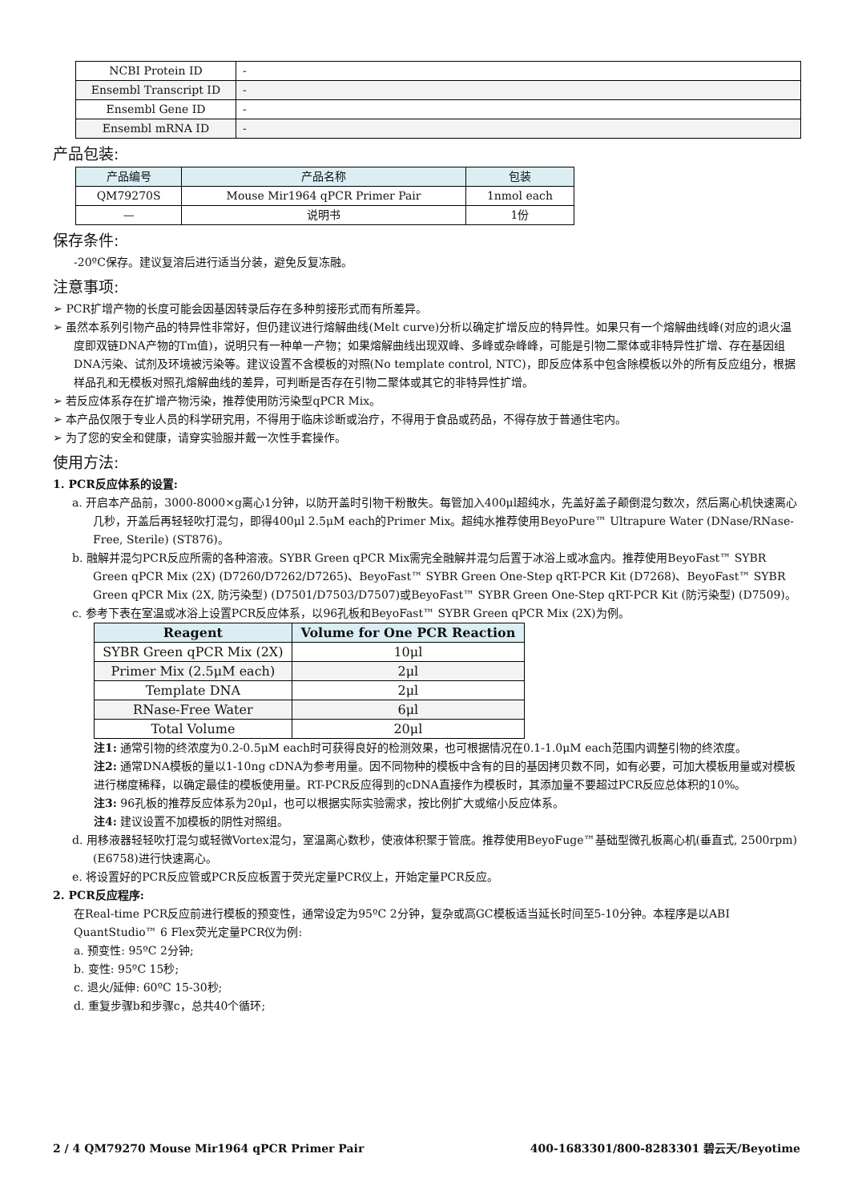| NCBI Protein ID | - |
| Ensembl Transcript ID | - |
| Ensembl Gene ID | - |
| Ensembl mRNA ID | - |
产品包装:
| 产品编号 | 产品名称 | 包装 |
| --- | --- | --- |
| QM79270S | Mouse Mir1964 qPCR Primer Pair | 1nmol each |
| — | 说明书 | 1份 |
保存条件:
-20ºC保存。建议复溶后进行适当分装，避免反复冻融。
注意事项:
➢ PCR扩增产物的长度可能会因基因转录后存在多种剪接形式而有所差异。
➢ 虽然本系列引物产品的特异性非常好，但仍建议进行熔解曲线(Melt curve)分析以确定扩增反应的特异性。如果只有一个熔解曲线峰(对应的退火温度即双链DNA产物的Tm值)，说明只有一种单一产物；如果熔解曲线出现双峰、多峰或杂峰峰，可能是引物二聚体或非特异性扩增、存在基因组DNA污染、试剂及环境被污染等。建议设置不含模板的对照(No template control, NTC)，即反应体系中包含除模板以外的所有反应组分，根据样品孔和无模板对照孔熔解曲线的差异，可判断是否存在引物二聚体或其它的非特异性扩增。
➢ 若反应体系存在扩增产物污染，推荐使用防污染型qPCR Mix。
➢ 本产品仅限于专业人员的科学研究用，不得用于临床诊断或治疗，不得用于食品或药品，不得存放于普通住宅内。
➢ 为了您的安全和健康，请穿实验服并戴一次性手套操作。
使用方法:
1. PCR反应体系的设置:
a. 开启本产品前，3000-8000×g离心1分钟，以防开盖时引物干粉散失。每管加入400μl超纯水，先盖好盖子颠倒混匀数次，然后离心机快速离心几秒，开盖后再轻轻吹打混匀，即得400μl 2.5μM each的Primer Mix。超纯水推荐使用BeyoPure™ Ultrapure Water (DNase/RNase-Free, Sterile) (ST876)。
b. 融解并混匀PCR反应所需的各种溶液。SYBR Green qPCR Mix需完全融解并混匀后置于冰浴上或冰盒内。推荐使用BeyoFast™ SYBR Green qPCR Mix (2X) (D7260/D7262/D7265)、BeyoFast™ SYBR Green One-Step qRT-PCR Kit (D7268)、BeyoFast™ SYBR Green qPCR Mix (2X, 防污染型) (D7501/D7503/D7507)或BeyoFast™ SYBR Green One-Step qRT-PCR Kit (防污染型) (D7509)。
c. 参考下表在室温或冰浴上设置PCR反应体系，以96孔板和BeyoFast™ SYBR Green qPCR Mix (2X)为例。
| Reagent | Volume for One PCR Reaction |
| --- | --- |
| SYBR Green qPCR Mix (2X) | 10μl |
| Primer Mix (2.5μM each) | 2μl |
| Template DNA | 2μl |
| RNase-Free Water | 6μl |
| Total Volume | 20μl |
注1: 通常引物的终浓度为0.2-0.5μM each时可获得良好的检测效果，也可根据情况在0.1-1.0μM each范围内调整引物的终浓度。
注2: 通常DNA模板的量以1-10ng cDNA为参考用量。因不同物种的模板中含有的目的基因拷贝数不同，如有必要，可加大模板用量或对模板进行梯度稀释，以确定最佳的模板使用量。RT-PCR反应得到的cDNA直接作为模板时，其添加量不要超过PCR反应总体积的10%。
注3: 96孔板的推荐反应体系为20μl，也可以根据实际实验需求，按比例扩大或缩小反应体系。
注4: 建议设置不加模板的阴性对照组。
d. 用移液器轻轻吹打混匀或轻微Vortex混匀，室温离心数秒，使液体积聚于管底。推荐使用BeyoFuge™基础型微孔板离心机(垂直式, 2500rpm) (E6758)进行快速离心。
e. 将设置好的PCR反应管或PCR反应板置于荧光定量PCR仪上，开始定量PCR反应。
2. PCR反应程序:
在Real-time PCR反应前进行模板的预变性，通常设定为95ºC 2分钟，复杂或高GC模板适当延长时间至5-10分钟。本程序是以ABI QuantStudio™ 6 Flex荧光定量PCR仪为例:
a. 预变性: 95ºC 2分钟;
b. 变性: 95ºC 15秒;
c. 退火/延伸: 60ºC 15-30秒;
d. 重复步骤b和步骤c，总共40个循环;
2 / 4 QM79270 Mouse Mir1964 qPCR Primer Pair 400-1683301/800-8283301 碧云天/Beyotime